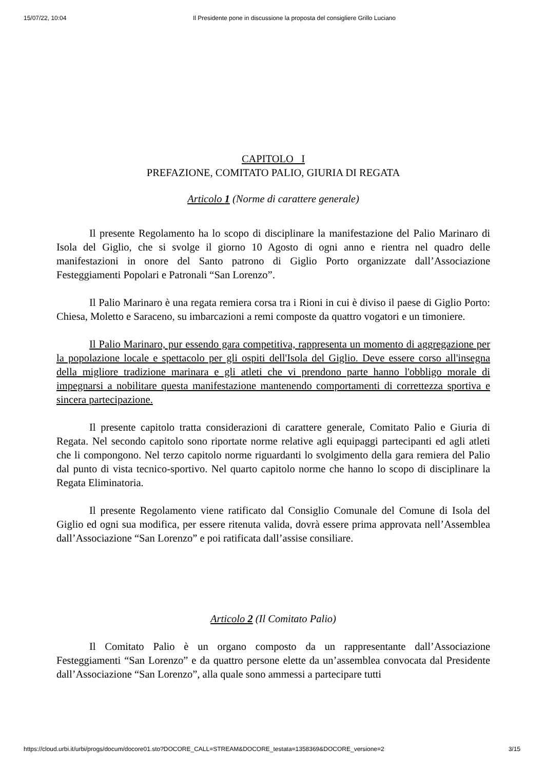15/07/22, 10:04 Il Presidente pone in discussione la proposta del consigliere Grillo Luciano
CAPITOLO I
PREFAZIONE, COMITATO PALIO, GIURIA DI REGATA
Articolo 1 (Norme di carattere generale)
Il presente Regolamento ha lo scopo di disciplinare la manifestazione del Palio Marinaro di Isola del Giglio, che si svolge il giorno 10 Agosto di ogni anno e rientra nel quadro delle manifestazioni in onore del Santo patrono di Giglio Porto organizzate dall’Associazione Festeggiamenti Popolari e Patronali “San Lorenzo”.
Il Palio Marinaro è una regata remiera corsa tra i Rioni in cui è diviso il paese di Giglio Porto: Chiesa, Moletto e Saraceno, su imbarcazioni a remi composte da quattro vogatori e un timoniere.
Il Palio Marinaro, pur essendo gara competitiva, rappresenta un momento di aggregazione per la popolazione locale e spettacolo per gli ospiti dell'Isola del Giglio. Deve essere corso all'insegna della migliore tradizione marinara e gli atleti che vi prendono parte hanno l'obbligo morale di impegnarsi a nobilitare questa manifestazione mantenendo comportamenti di correttezza sportiva e sincera partecipazione.
Il presente capitolo tratta considerazioni di carattere generale, Comitato Palio e Giuria di Regata. Nel secondo capitolo sono riportate norme relative agli equipaggi partecipanti ed agli atleti che li compongono. Nel terzo capitolo norme riguardanti lo svolgimento della gara remiera del Palio dal punto di vista tecnico-sportivo. Nel quarto capitolo norme che hanno lo scopo di disciplinare la Regata Eliminatoria.
Il presente Regolamento viene ratificato dal Consiglio Comunale del Comune di Isola del Giglio ed ogni sua modifica, per essere ritenuta valida, dovrà essere prima approvata nell’Assemblea dall’Associazione “San Lorenzo” e poi ratificata dall’assise consiliare.
Articolo 2 (Il Comitato Palio)
Il Comitato Palio è un organo composto da un rappresentante dall’Associazione Festeggiamenti “San Lorenzo” e da quattro persone elette da un’assemblea convocata dal Presidente dall’Associazione “San Lorenzo”, alla quale sono ammessi a partecipare tutti
https://cloud.urbi.it/urbi/progs/docum/docore01.sto?DOCORE_CALL=STREAM&DOCORE_testata=1358369&DOCORE_versione=2 3/15